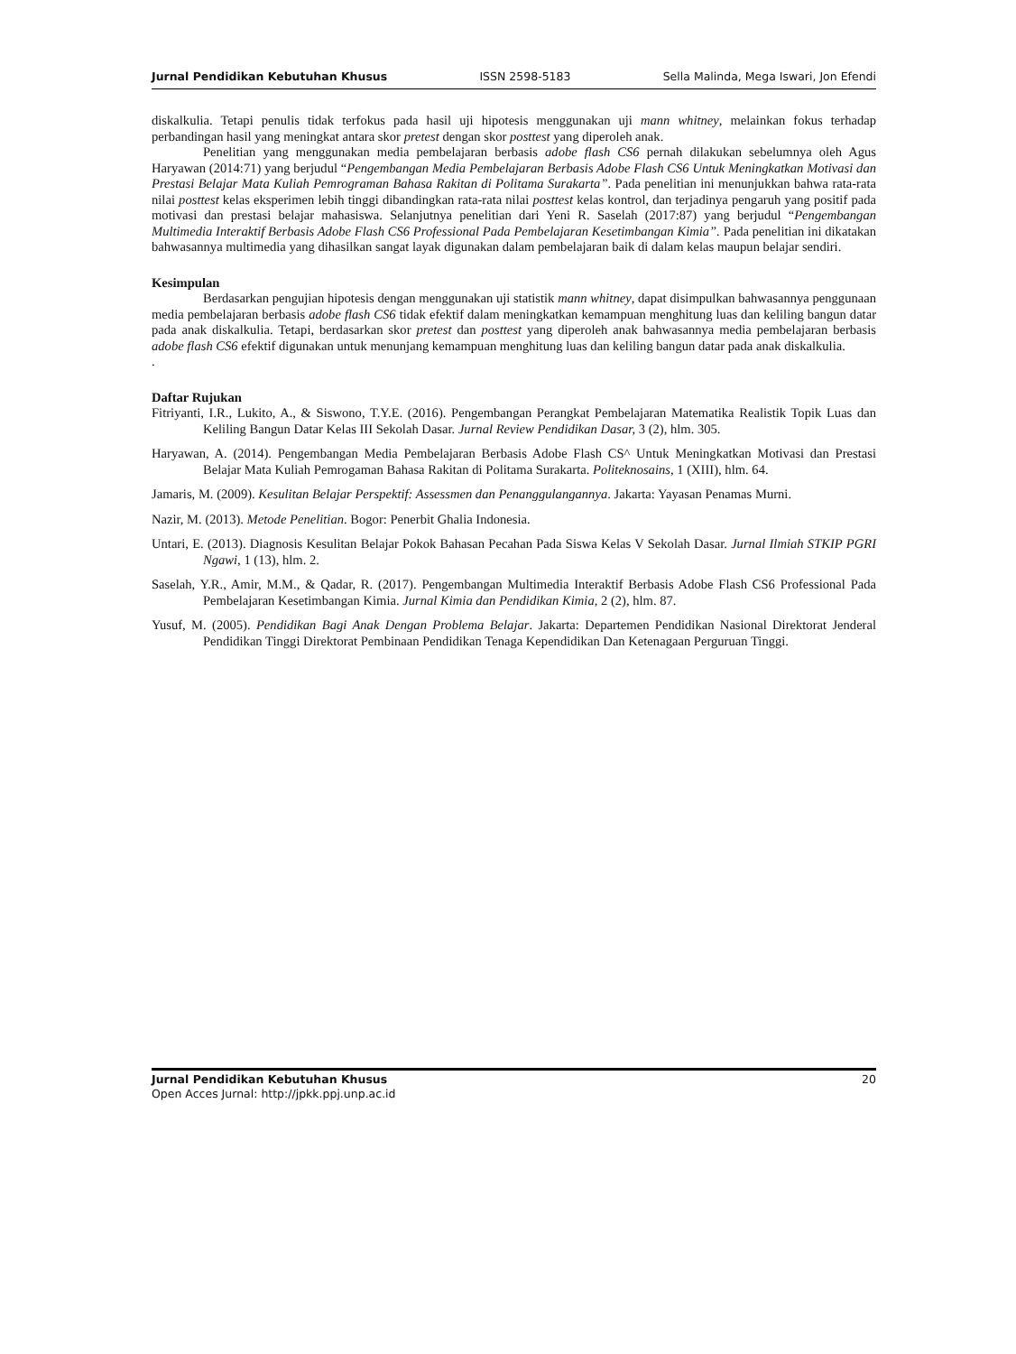Jurnal Pendidikan Kebutuhan Khusus ISSN 2598-5183 Sella Malinda, Mega Iswari, Jon Efendi
diskalkulia. Tetapi penulis tidak terfokus pada hasil uji hipotesis menggunakan uji mann whitney, melainkan fokus terhadap perbandingan hasil yang meningkat antara skor pretest dengan skor posttest yang diperoleh anak.
Penelitian yang menggunakan media pembelajaran berbasis adobe flash CS6 pernah dilakukan sebelumnya oleh Agus Haryawan (2014:71) yang berjudul “Pengembangan Media Pembelajaran Berbasis Adobe Flash CS6 Untuk Meningkatkan Motivasi dan Prestasi Belajar Mata Kuliah Pemrograman Bahasa Rakitan di Politama Surakarta”. Pada penelitian ini menunjukkan bahwa rata-rata nilai posttest kelas eksperimen lebih tinggi dibandingkan rata-rata nilai posttest kelas kontrol, dan terjadinya pengaruh yang positif pada motivasi dan prestasi belajar mahasiswa. Selanjutnya penelitian dari Yeni R. Saselah (2017:87) yang berjudul “Pengembangan Multimedia Interaktif Berbasis Adobe Flash CS6 Professional Pada Pembelajaran Kesetimbangan Kimia”. Pada penelitian ini dikatakan bahwasannya multimedia yang dihasilkan sangat layak digunakan dalam pembelajaran baik di dalam kelas maupun belajar sendiri.
Kesimpulan
Berdasarkan pengujian hipotesis dengan menggunakan uji statistik mann whitney, dapat disimpulkan bahwasannya penggunaan media pembelajaran berbasis adobe flash CS6 tidak efektif dalam meningkatkan kemampuan menghitung luas dan keliling bangun datar pada anak diskalkulia. Tetapi, berdasarkan skor pretest dan posttest yang diperoleh anak bahwasannya media pembelajaran berbasis adobe flash CS6 efektif digunakan untuk menunjang kemampuan menghitung luas dan keliling bangun datar pada anak diskalkulia.
.
Daftar Rujukan
Fitriyanti, I.R., Lukito, A., & Siswono, T.Y.E. (2016). Pengembangan Perangkat Pembelajaran Matematika Realistik Topik Luas dan Keliling Bangun Datar Kelas III Sekolah Dasar. Jurnal Review Pendidikan Dasar, 3 (2), hlm. 305.
Haryawan, A. (2014). Pengembangan Media Pembelajaran Berbasis Adobe Flash CS^ Untuk Meningkatkan Motivasi dan Prestasi Belajar Mata Kuliah Pemrogaman Bahasa Rakitan di Politama Surakarta. Politeknosains, 1 (XIII), hlm. 64.
Jamaris, M. (2009). Kesulitan Belajar Perspektif: Assessmen dan Penanggulangannya. Jakarta: Yayasan Penamas Murni.
Nazir, M. (2013). Metode Penelitian. Bogor: Penerbit Ghalia Indonesia.
Untari, E. (2013). Diagnosis Kesulitan Belajar Pokok Bahasan Pecahan Pada Siswa Kelas V Sekolah Dasar. Jurnal Ilmiah STKIP PGRI Ngawi, 1 (13), hlm. 2.
Saselah, Y.R., Amir, M.M., & Qadar, R. (2017). Pengembangan Multimedia Interaktif Berbasis Adobe Flash CS6 Professional Pada Pembelajaran Kesetimbangan Kimia. Jurnal Kimia dan Pendidikan Kimia, 2 (2), hlm. 87.
Yusuf, M. (2005). Pendidikan Bagi Anak Dengan Problema Belajar. Jakarta: Departemen Pendidikan Nasional Direktorat Jenderal Pendidikan Tinggi Direktorat Pembinaan Pendidikan Tenaga Kependidikan Dan Ketenagaan Perguruan Tinggi.
Jurnal Pendidikan Kebutuhan Khusus
Open Acces Jurnal: http://jpkk.ppj.unp.ac.id
20